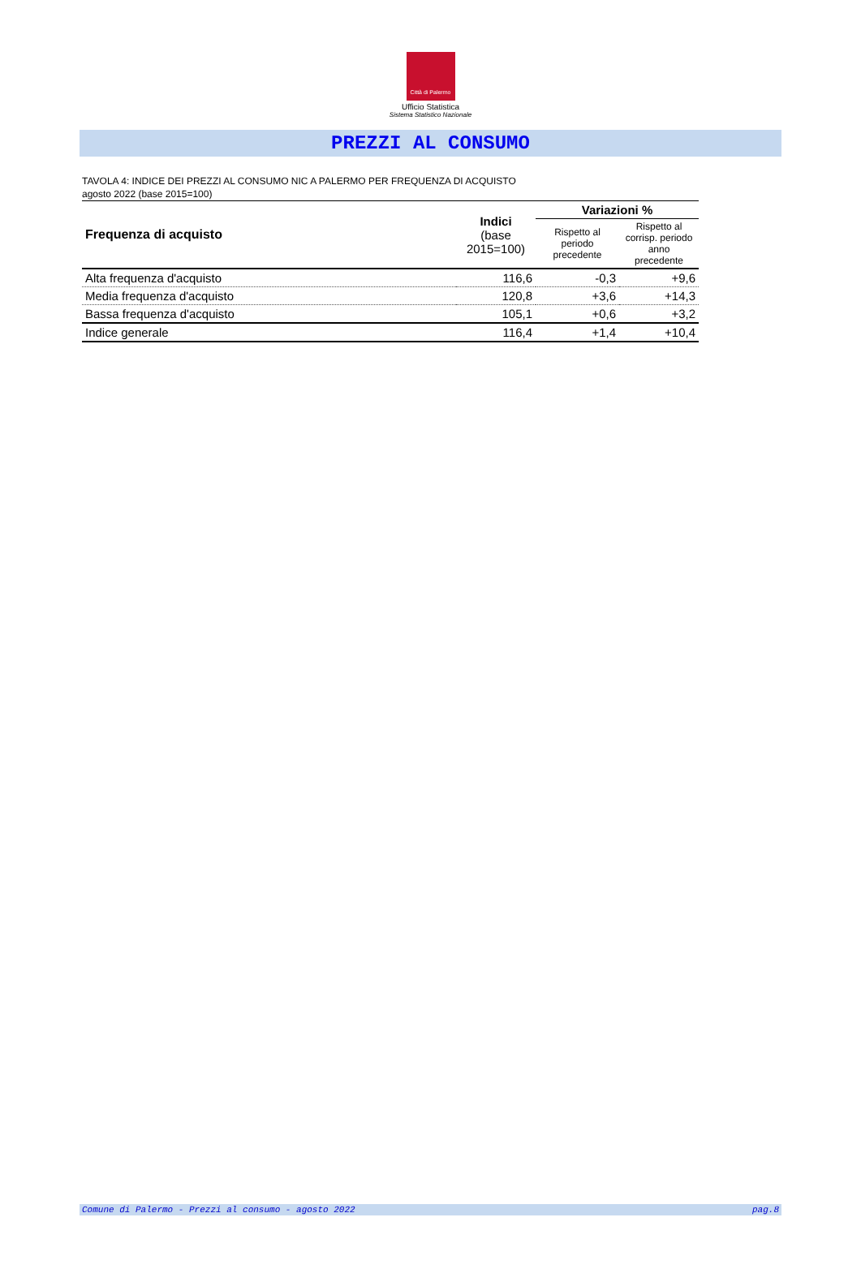Città di Palermo
Ufficio Statistica
Sistema Statistico Nazionale
PREZZI AL CONSUMO
TAVOLA 4: INDICE DEI PREZZI AL CONSUMO NIC A PALERMO PER FREQUENZA DI ACQUISTO
agosto 2022 (base 2015=100)
| Frequenza di acquisto | Indici (base 2015=100) | Variazioni % | |
| --- | --- | --- | --- |
| | | Rispetto al periodo precedente | Rispetto al corrisp. periodo anno precedente |
| Alta frequenza d'acquisto | 116,6 | -0,3 | +9,6 |
| Media frequenza d'acquisto | 120,8 | +3,6 | +14,3 |
| Bassa frequenza d'acquisto | 105,1 | +0,6 | +3,2 |
| Indice generale | 116,4 | +1,4 | +10,4 |
Comune di Palermo - Prezzi al consumo - agosto 2022 pag.8